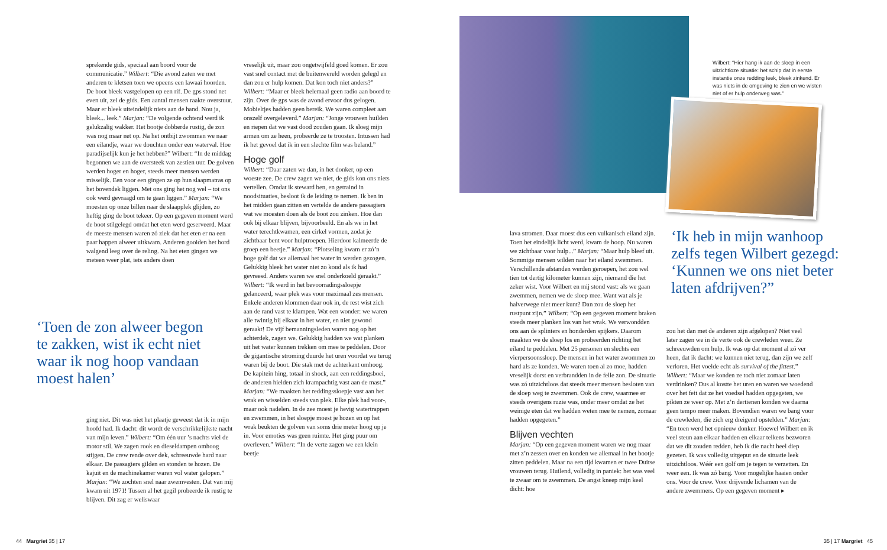sprekende gids, speciaal aan boord voor de communicatie.” Wilbert: “Die avond zaten we met anderen te kletsen toen we opeens een lawaai hoorden. De boot bleek vastgelopen op een rif. De gps stond net even uit, zei de gids. Een aantal mensen raakte overstuur. Maar er bleek uiteindelijk niets aan de hand. Nou ja, bleek... leek.” Marjan: “De volgende ochtend werd ik gelukzalig wakker. Het bootje dobberde rustig, de zon was nog maar net op. Na het ontbijt zwommen we naar een eilandje, waar we douchten onder een waterval. Hoe paradijselijk kun je het hebben?” Wilbert: “In de middag begonnen we aan de oversteek van zestien uur. De golven werden hoger en hoger, steeds meer mensen werden misselijk. Een voor een gingen ze op hun slaapmatras op het bovendek liggen. Met ons ging het nog wel – tot ons ook werd gevraagd om te gaan liggen.” Marjan: “We moesten op onze billen naar de slaapplek glijden, zo heftig ging de boot tekeer. Op een gegeven moment werd de boot stilgelegd omdat het eten werd geserveerd. Maar de meeste mensen waren zó ziek dat het eten er na een paar happen alweer uitkwam. Anderen gooiden het bord walgend leeg over de reling. Na het eten gingen we meteen weer plat, iets anders doen
‘Toen de zon alweer begon te zakken, wist ik echt niet waar ik nog hoop vandaan moest halen’
ging niet. Dit was niet het plaatje geweest dat ik in mijn hoofd had. Ik dacht: dit wordt de verschrikkelijkste nacht van mijn leven.” Wilbert: “Om één uur ’s nachts viel de motor stil. We zagen rook en dieseldampen omhoog stijgen. De crew rende over dek, schreeuwde hard naar elkaar. De passagiers gilden en stonden te hozen. De kajuit en de machinekamer waren vol water gelopen.” Marjan: “We zochten snel naar zwemvesten. Dat van mij kwam uit 1971! Tussen al het gegil probeerde ik rustig te blijven. Dit zag er weliswaar
vreselijk uit, maar zou ongetwijfeld goed komen. Er zou vast snel contact met de buitenwereld worden gelegd en dan zou er hulp komen. Dat kon toch niet anders?” Wilbert: “Maar er bleek helemaal geen radio aan boord te zijn. Over de gps was de avond ervoor dus gelogen. Mobieltjes hadden geen bereik. We waren compleet aan onszelf overgeleverd.” Marjan: “Jonge vrouwen huilden en riepen dat we vast dood zouden gaan. Ik sloeg mijn armen om ze heen, probeerde ze te troosten. Intussen had ik het gevoel dat ik in een slechte film was beland.”
Hoge golf
Wilbert: “Daar zaten we dan, in het donker, op een woeste zee. De crew zagen we niet, de gids kon ons niets vertellen. Omdat ik steward ben, en getraind in noodsituaties, besloot ik de leiding te nemen. Ik ben in het midden gaan zitten en vertelde de andere passagiers wat we moesten doen als de boot zou zinken. Hoe dan ook bij elkaar blijven, bijvoorbeeld. En als we in het water terechtkwamen, een cirkel vormen, zodat je zichtbaar bent voor hulptroepen. Hierdoor kalmeerde de groep een beetje.” Marjan: “Plotseling kwam er zó’n hoge golf dat we allemaal het water in werden gezogen. Gelukkig bleek het water niet zo koud als ik had gevreesd. Anders waren we snel onderkoeld geraakt.” Wilbert: “Ik werd in het bevoorradingssloepje gelanceerd, waar plek was voor maximaal zes mensen. Enkele anderen klommen daar ook in, de rest wist zich aan de rand vast te klampen. Wat een wonder: we waren alle twintig bij elkaar in het water, en niet gewond geraakt! De vijf bemanningsleden waren nog op het achterdek, zagen we. Gelukkig hadden we wat planken uit het water kunnen trekken om mee te peddelen. Door de gigantische stroming duurde het uren voordat we terug waren bij de boot. Die stak met de achterkant omhoog. De kapitein hing, totaal in shock, aan een reddingsboei, de anderen hielden zich krampachtig vast aan de mast.” Marjan: “We maakten het reddingssloepje vast aan het wrak en wisselden steeds van plek. Elke plek had voor-, maar ook nadelen. In de zee moest je hevig watertrappen en zwemmen, in het sloepje moest je hozen en op het wrak beukten de golven van soms drie meter hoog op je in. Voor emoties was geen ruimte. Het ging puur om overleven.” Wilbert: “In de verte zagen we een klein beetje
Wilbert: “Hier hang ik aan de sloep in een uitzichtloze situatie: het schip dat in eerste instantie onze redding leek, bleek zinkend. Er was niets in de omgeving te zien en we wisten niet of er hulp onderweg was.”
lava stromen. Daar moest dus een vulkanisch eiland zijn. Toen het eindelijk licht werd, kwam de hoop. Nu waren we zichtbaar voor hulp...” Marjan: “Maar hulp bleef uit. Sommige mensen wilden naar het eiland zwemmen. Verschillende afstanden werden geroepen, het zou wel tien tot dertig kilometer kunnen zijn, niemand die het zeker wist. Voor Wilbert en mij stond vast: als we gaan zwemmen, nemen we de sloep mee. Want wat als je halverwege niet meer kunt? Dan zou de sloep het rustpunt zijn.” Wilbert: “Op een gegeven moment braken steeds meer planken los van het wrak. We verwondden ons aan de splinters en honderden spijkers. Daarom maakten we de sloep los en probeerden richting het eiland te peddelen. Met 25 personen en slechts een vierpersoonssloep. De mensen in het water zwommen zo hard als ze konden. We waren toen al zo moe, hadden vreselijk dorst en verbrandden in de felle zon. De situatie was zó uitzichtloos dat steeds meer mensen besloten van de sloep weg te zwemmen. Ook de crew, waarmee er steeds overigens ruzie was, onder meer omdat ze het weinige eten dat we hadden weten mee te nemen, zomaar hadden opgegeten.”
Blijven vechten
Marjan: “Op een gegeven moment waren we nog maar met z’n zessen over en konden we allemaal in het bootje zitten peddelen. Maar na een tijd kwamen er twee Duitse vrouwen terug. Huilend, volledig in paniek: het was veel te zwaar om te zwemmen. De angst kneep mijn keel dicht: hoe
‘Ik heb in mijn wanhoop zelfs tegen Wilbert gezegd: ‘Kunnen we ons niet beter laten afdrijven?”
zou het dan met de anderen zijn afgelopen? Niet veel later zagen we in de verte ook de crewleden weer. Ze schreeuwden om hulp. Ik was op dat moment al zó ver heen, dat ik dacht: we kunnen niet terug, dan zijn we zelf verloren. Het voelde echt als survival of the fittest.” Wilbert: “Maar we konden ze toch niet zomaar laten verdrinken? Dus al kostte het uren en waren we woedend over het feit dat ze het voedsel hadden opgegeten, we pikten ze weer op. Met z’n dertienen konden we daarna geen tempo meer maken. Bovendien waren we bang voor de crewleden, die zich erg dreigend opstelden.” Marjan: “En toen werd het opnieuw donker. Hoewel Wilbert en ik veel steun aan elkaar hadden en elkaar telkens bezworen dat we dit zouden redden, heb ik die nacht heel diep gezeten. Ik was volledig uitgeput en de situatie leek uitzichtloos. Wéér een golf om je tegen te verzetten. En weer een. Ik was zó bang. Voor mogelijke haaien onder ons. Voor de crew. Voor drijvende lichamen van de andere zwemmers. Op een gegeven moment ▸
44 Margriet 35 | 17 35 | 17 Margriet 45